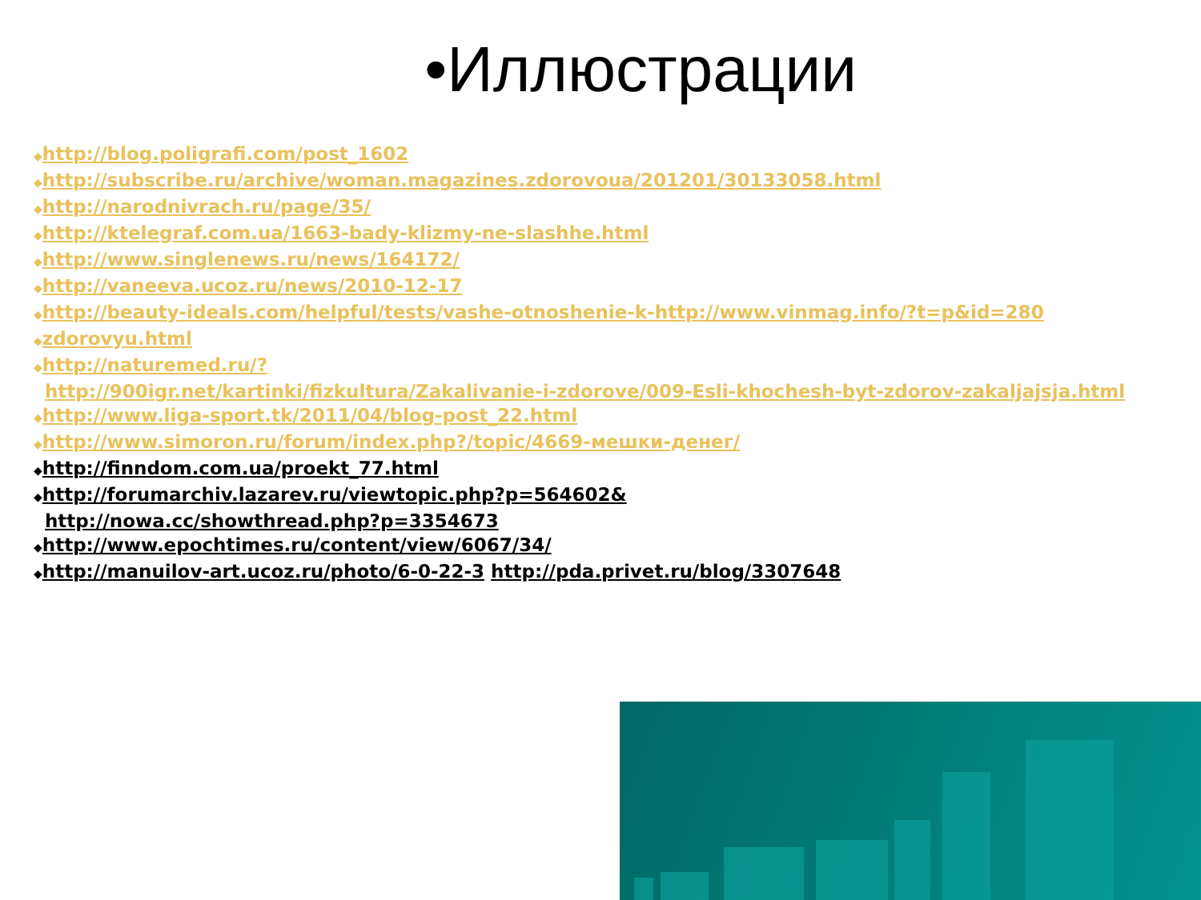•Иллюстрации
◆http://blog.poligrafi.com/post_1602
◆http://subscribe.ru/archive/woman.magazines.zdorovoua/201201/30133058.html
◆http://narodnivrach.ru/page/35/
◆http://ktelegraf.com.ua/1663-bady-klizmy-ne-slashhe.html
◆http://www.singlenews.ru/news/164172/
◆http://vaneeva.ucoz.ru/news/2010-12-17
◆http://beauty-ideals.com/helpful/tests/vashe-otnoshenie-k-http://www.vinmag.info/?t=p&id=280
◆zdorovyu.html
◆http://naturemed.ru/?
http://900igr.net/kartinki/fizkultura/Zakalivanie-i-zdorove/009-Esli-khochesh-byt-zdorov-zakaljajsja.html
◆http://www.liga-sport.tk/2011/04/blog-post_22.html
◆http://www.simoron.ru/forum/index.php?/topic/4669-мешки-денег/
◆http://finndom.com.ua/proekt_77.html
◆http://forumarchiv.lazarev.ru/viewtopic.php?p=564602&
http://nowa.cc/showthread.php?p=3354673
◆http://www.epochtimes.ru/content/view/6067/34/
◆http://manuilov-art.ucoz.ru/photo/6-0-22-3 http://pda.privet.ru/blog/3307648